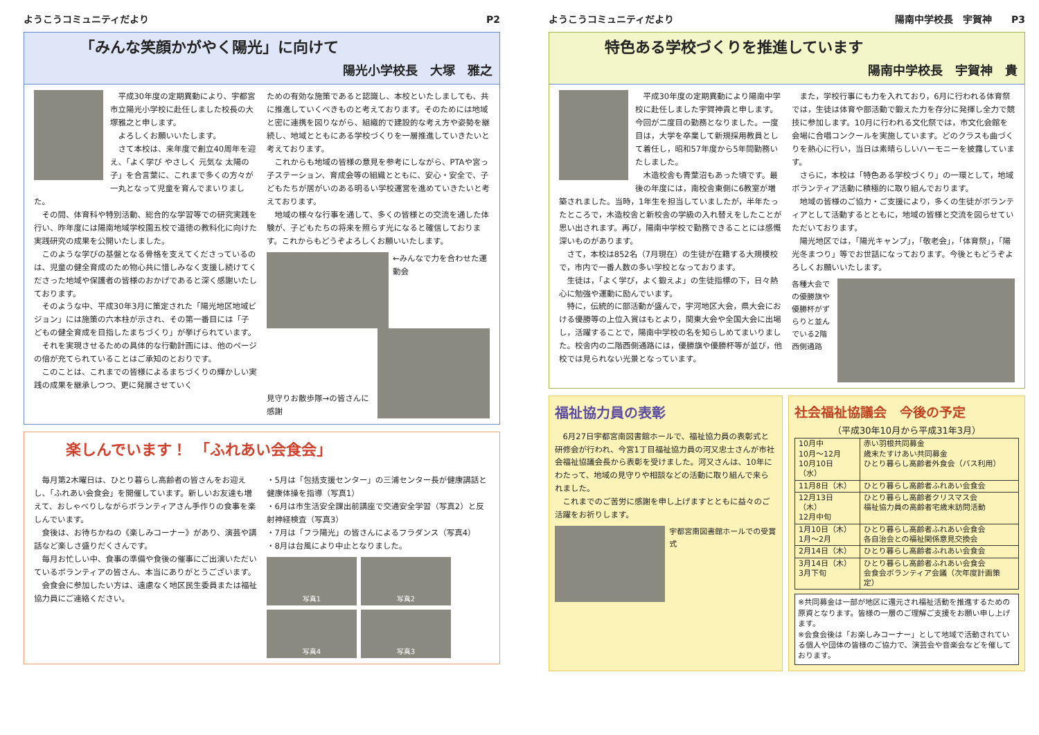ようこうコミュニティだより P2
「みんな笑顔かがやく陽光」に向けて
陽光小学校長　大塚　雅之
平成30年度の定期異動により、宇都宮市立陽光小学校に赴任しました校長の大塚雅之と申します。
よろしくお願いいたします。
さて本校は、来年度で創立40周年を迎え、「よく学び やさしく 元気な 太陽の子」を合言葉に、これまで多くの方々が一丸となって児童を育んでまいりました。
その間、体育科や特別活動、総合的な学習等での研究実践を行い、昨年度には陽南地域学校園五校で道徳の教科化に向けた実践研究の成果を公開いたしました。
このような学びの基盤となる骨格を支えてくださっているのは、児童の健全育成のため物心共に惜しみなく支援し続けてくださった地域や保護者の皆様のおかげであると深く感謝いたしております。
そのような中、平成30年3月に策定された「陽光地区地域ビジョン」には施策の六本柱が示され、その第一番目には「子どもの健全育成を目指したまちづくり」が挙げられています。
それを実現させるための具体的な行動計画には、他のページの倍が充てられていることはご承知のとおりです。
このことは、これまでの皆様によるまちづくりの輝かしい実践の成果を継承しつつ、更に発展させていく
ための有効な施策であると認識し、本校といたしましても、共に推進していくべきものと考えております。そのためには地域と密に連携を図りながら、組織的で建設的な考え方や姿勢を継続し、地域とともにある学校づくりを一層推進していきたいと考えております。
これからも地域の皆様の意見を参考にしながら、PTAや宮っ子ステーション、育成会等の組織とともに、安心・安全で、子どもたちが居がいのある明るい学校運営を進めていきたいと考えております。
地域の様々な行事を通して、多くの皆様との交流を通した体験が、子どもたちの将来を照らす光になると確信しております。これからもどうぞよろしくお願いいたします。
←みんなで力を合わせた運動会
見守りお散歩隊→の皆さんに感謝
楽しんでいます！　「ふれあい会食会」
毎月第2木曜日は、ひとり暮らし高齢者の皆さんをお迎えし、「ふれあい会食会」を開催しています。新しいお友達も増えて、おしゃべりしながらボランティアさん手作りの食事を楽しんでいます。
食後は、お待ちかねの《楽しみコーナー》があり、演芸や講話など楽しさ盛りだくさんです。
毎月お忙しい中、食事の準備や食後の催事にご出演いただいているボランティアの皆さん、本当にありがとうございます。
会食会に参加したい方は、遠慮なく地区民生委員または福祉協力員にご連絡ください。
・5月は「包括支援センター」の三浦センター長が健康講話と健康体操を指導（写真1）
・6月は市生活安全課出前講座で交通安全学習（写真2）と反射神経検査（写真3）
・7月は「フラ陽光」の皆さんによるフラダンス（写真4）
・8月は台風により中止となりました。
写真1
写真2
写真4
写真3
ようこうコミュニティだより 陽南中学校長　宇賀神　　P3
特色ある学校づくりを推進しています
陽南中学校長　宇賀神　貴
平成30年度の定期異動により陽南中学校に赴任しました宇賀神貴と申します。今回が二度目の勤務となりました。一度目は，大学を卒業して新規採用教員として着任し，昭和57年度から5年間勤務いたしました。
木造校舎も青葉沼もあった頃です。最後の年度には，南校舎東側に6教室が増築されました。当時，1年生を担当していましたが，半年たったところで，木造校舎と新校舎の学級の入れ替えをしたことが思い出されます。再び，陽南中学校で勤務できることには感慨深いものがあります。
さて，本校は852名（7月現在）の生徒が在籍する大規模校で，市内で一番人数の多い学校となっております。
生徒は，「よく学び，よく鍛えよ」の生徒指標の下，日々熱心に勉強や運動に励んでいます。
特に，伝統的に部活動が盛んで，宇河地区大会，県大会における優勝等の上位入賞はもとより，関東大会や全国大会に出場し，活躍することで，陽南中学校の名を知らしめてまいりました。校舎内の二階西側通路には，優勝旗や優勝杯等が並び，他校では見られない光景となっています。
また，学校行事にも力を入れており，6月に行われる体育祭では，生徒は体育や部活動で鍛えた力を存分に発揮し全力で競技に参加します。10月に行われる文化祭では，市文化会館を会場に合唱コンクールを実施しています。どのクラスも曲づくりを熱心に行い，当日は素晴らしいハーモニーを披露しています。
さらに，本校は「特色ある学校づくり」の一環として，地域ボランティア活動に積極的に取り組んでおります。
地域の皆様のご協力・ご支援により，多くの生徒がボランティアとして活動するとともに，地域の皆様と交流を図らせていただいております。
陽光地区では，「陽光キャンプ」，「敬老会」，「体育祭」，「陽光冬まつり」等でお世話になっております。今後ともどうぞよろしくお願いいたします。
各種大会での優勝旗や優勝杯がずらりと並んでいる2階西側通路
福祉協力員の表彰
6月27日宇都宮南図書館ホールで、福祉協力員の表彰式と研修会が行われ、今宮1丁目福祉協力員の河又忠士さんが市社会福祉協議会長から表彰を受けました。河又さんは、10年にわたって、地域の見守りや相談などの活動に取り組んで来られました。
これまでのご苦労に感謝を申し上げますとともに益々のご活躍をお祈りします。
宇都宮南図書館ホールでの受賞式
社会福祉協議会　今後の予定
（平成30年10月から平成31年3月）
| 10月中 10月～12月 10月10日（水） | 赤い羽根共同募金 歳末たすけあい共同募金 ひとり暮らし高齢者外食会（バス利用） |
| 11月8日（木） | ひとり暮らし高齢者ふれあい会食会 |
| 12月13日（木） 12月中旬 | ひとり暮らし高齢者クリスマス会 福祉協力員の高齢者宅歳末訪問活動 |
| 1月10日（木） 1月～2月 | ひとり暮らし高齢者ふれあい会食会 各自治会との福祉関係意見交換会 |
| 2月14日（木） | ひとり暮らし高齢者ふれあい会食会 |
| 3月14日（木） 3月下旬 | ひとり暮らし高齢者ふれあい会食会 会食会ボランティア会議（次年度計画策定） |
※共同募金は一部が地区に還元され福祉活動を推進するための原資となります。皆様の一層のご理解ご支援をお願い申し上げます。
※会食会後は「お楽しみコーナー」として地域で活動されている個人や団体の皆様のご協力で、演芸会や音楽会などを催しております。